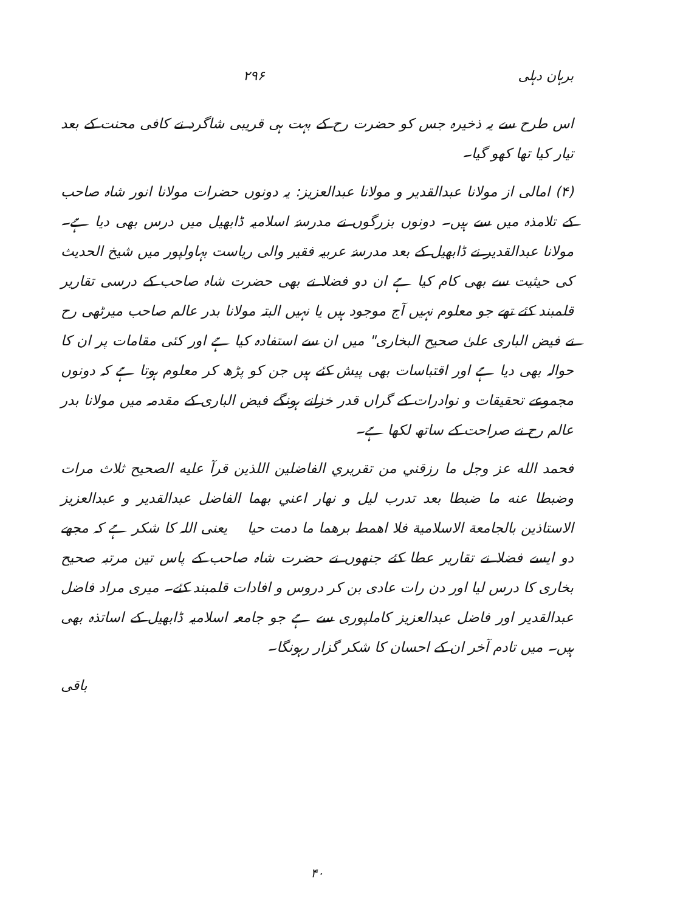برہان دہلی ۲۹۶
اس طرح سے یہ ذخیرہ جس کو حضرت رح کے بہت ہی قریبی شاگرد نے کافی محنت کے بعد تیار کیا تھا کھو گیا۔
(۴) امالی از مولانا عبدالقدیر و مولانا عبدالعزیز: یہ دونوں حضرات مولانا انور شاہ صاحب کے تلامذہ میں سے ہیں۔ دونوں بزرگوں نے مدرسۂ اسلامیہ ڈابھیل میں درس بھی دیا ہے۔ مولانا عبدالقدیر نے ڈابھیل کے بعد مدرسۂ عربیہ فقیر والی ریاست بہاولپور میں شیخ الحدیث کی حیثیت سے بھی کام کیا ہے ان دو فضلا نے بھی حضرت شاہ صاحب کے درسی تقاریر قلمبند کئے تھے جو معلوم نہیں آج موجود ہیں یا نہیں البتہ مولانا بدر عالم صاحب میرٹھی رح نے فیض الباری علیٰ صحیح البخاری" میں ان سے استفادہ کیا ہے اور کئی مقامات پر ان کا حوالہ بھی دیا ہے اور اقتباسات بھی پیش کئے ہیں جن کو پڑھ کر معلوم ہوتا ہے کہ دونوں مجموعے تحقیقات و نوادرات کے گراں قدر خزانے ہونگے فیض الباری کے مقدمہ میں مولانا بدر عالم رح نے صراحت کے ساتھ لکھا ہے۔
فحمد الله عز وجل ما رزقني من تقريري الفاضلين اللذين قرآ عليه الصحيح ثلاث مرات وضبطا عنه ما ضبطا بعد تدرب ليل و نهار اعني بهما الفاضل عبدالقدير و عبدالعزيز الاستاذين بالجامعة الاسلامية فلا اهمط برهما ما دمت حيا یعنی اللہ کا شکر ہے کہ مجھے دو ایسے فضلا نے تقاریر عطا کئے جنھوں نے حضرت شاہ صاحب کے پاس تین مرتبہ صحیح بخاری کا درس لیا اور دن رات عادی بن کر دروس و افادات قلمبند کئے۔ میری مراد فاضل عبدالقدیر اور فاضل عبدالعزیز کاملپوری سے ہے جو جامعہ اسلامیہ ڈابھیل کے اساتذہ بھی ہیں۔ میں تادم آخر ان کے احسان کا شکر گزار رہونگا۔
باقی
۴۰